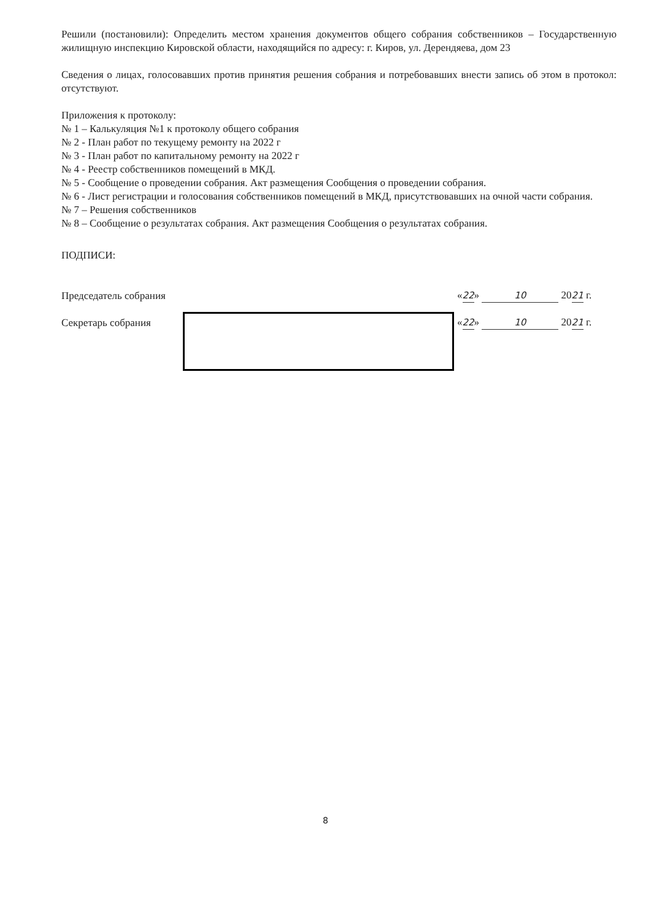Решили (постановили): Определить местом хранения документов общего собрания собственников – Государственную жилищную инспекцию Кировской области, находящийся по адресу: г. Киров, ул. Дерендяева, дом 23
Сведения о лицах, голосовавших против принятия решения собрания и потребовавших внести запись об этом в протокол: отсутствуют.
Приложения к протоколу:
№ 1 – Калькуляция №1 к протоколу общего собрания
№ 2 - План работ по текущему ремонту на 2022 г
№ 3 - План работ по капитальному ремонту на 2022 г
№ 4 - Реестр собственников помещений в МКД.
№ 5 - Сообщение о проведении собрания. Акт размещения Сообщения о проведении собрания.
№ 6 - Лист регистрации и голосования собственников помещений в МКД, присутствовавших на очной части собрания.
№ 7 – Решения собственников
№ 8 – Сообщение о результатах собрания. Акт размещения Сообщения о результатах собрания.
ПОДПИСИ:
Председатель собрания «22» 10 2021 г.
Секретарь собрания «22» 10 2021 г.
8